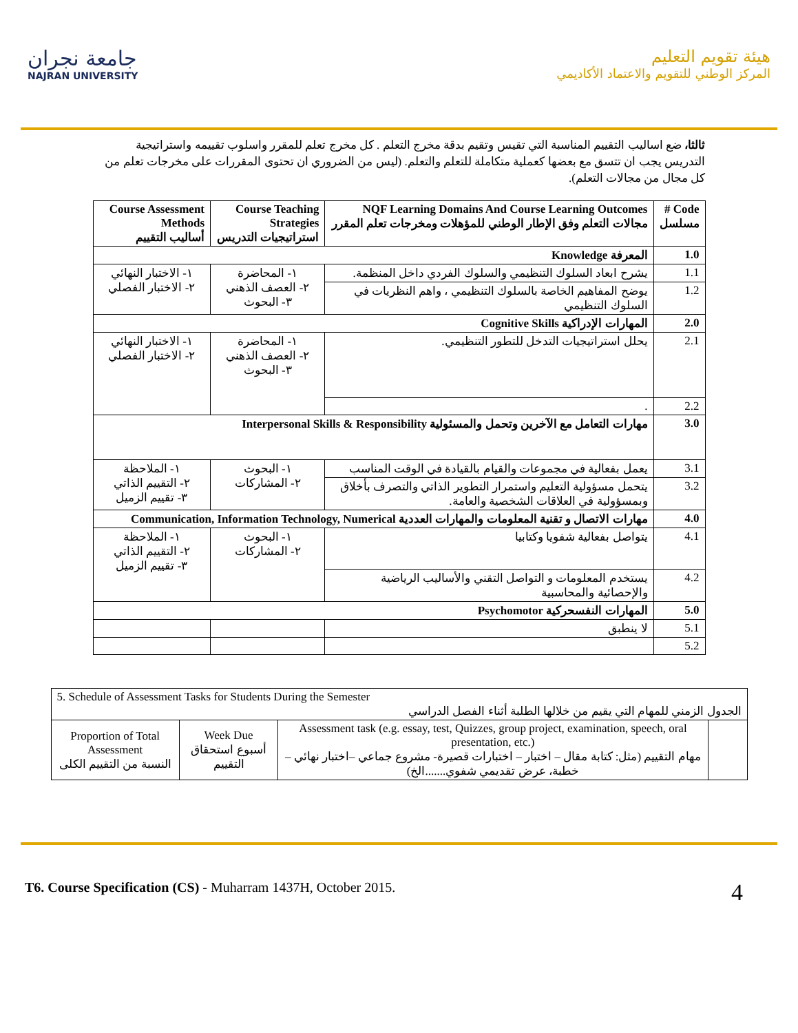جامعة نجران
NAJRAN UNIVERSITY
هيئة تقويم التعليم
المركز الوطني للتقويم والاعتماد الأكاديمي
ثالثا، ضع اساليب التقييم المناسبة التي تقيس وتقيم بدقة مخرج التعلم . كل مخرج تعلم للمقرر واسلوب تقييمه واستراتيجية التدريس يجب ان تتسق مع بعضها كعملية متكاملة للتعلم والتعلم. (ليس من الضروري ان تحتوى المقررات على مخرجات تعلم من كل مجال من مجالات التعلم).
| Code # مسلسل | NQF Learning Domains And Course Learning Outcomes مجالات التعلم وفق الإطار الوطني للمؤهلات ومخرجات تعلم المقرر | Course Teaching Strategies استراتيجيات التدريس | Course Assessment Methods أساليب التقييم |
| --- | --- | --- | --- |
| 1.0 | المعرفة Knowledge | | |
| 1.1 | يشرح ابعاد السلوك التنظيمي والسلوك الفردي داخل المنظمة. | ١- المحاضرة ٢- العصف الذهني ٣- البحوث | ١- الاختبار النهائي ٢- الاختبار الفصلي |
| 1.2 | يوضح المفاهيم الخاصة بالسلوك التنظيمي ، واهم النظريات في السلوك التنظيمي | | |
| 2.0 | المهارات الإدراكية Cognitive Skills | | |
| 2.1 | يحلل استراتيجيات التدخل للتطور التنظيمي. | ١- المحاضرة ٢- العصف الذهني ٣- البحوث | ١- الاختبار النهائي ٢- الاختبار الفصلي |
| 2.2 | . | | |
| 3.0 | مهارات التعامل مع الآخرين وتحمل والمسئولية Interpersonal Skills & Responsibility | | |
| 3.1 | يعمل بفعالية في مجموعات والقيام بالقيادة في الوقت المناسب | ١- البحوث ٢- المشاركات | ١- الملاحظة ٢- التقييم الذاتي ٣- تقييم الزميل |
| 3.2 | يتحمل مسؤولية التعليم واستمرار التطوير الذاتي والتصرف بأخلاق وبمسؤولية في العلاقات الشخصية والعامة. | | |
| 4.0 | مهارات الاتصال و تقنية المعلومات والمهارات العددية Communication, Information Technology, Numerical | | |
| 4.1 | يتواصل بفعالية شفويا وكتابيا | ١- البحوث ٢- المشاركات | ١- الملاحظة ٢- التقييم الذاتي ٣- تقييم الزميل |
| 4.2 | يستخدم المعلومات و التواصل التقني والأساليب الرياضية والإحصائية والمحاسبية | | |
| 5.0 | المهارات النفسحركية Psychomotor | | |
| 5.1 | لا ينطبق | | |
| 5.2 | | | |
| 5. Schedule of Assessment Tasks for Students During the Semester الجدول الزمني للمهام التي يقيم من خلالها الطلبة أثناء الفصل الدراسي | | | |
| Proportion of Total Assessment النسبة من التقييم الكلى | Week Due أسبوع استحقاق التقييم | Assessment task (e.g. essay, test, Quizzes, group project, examination, speech, oral presentation, etc.) مهام التقييم (مثل: كتابة مقال – اختبار – اختبارات قصيرة- مشروع جماعي –اختبار نهائي – خطبة، عرض تقديمي شفوي.......الخ) | |
T6. Course Specification (CS) - Muharram 1437H, October 2015.
4